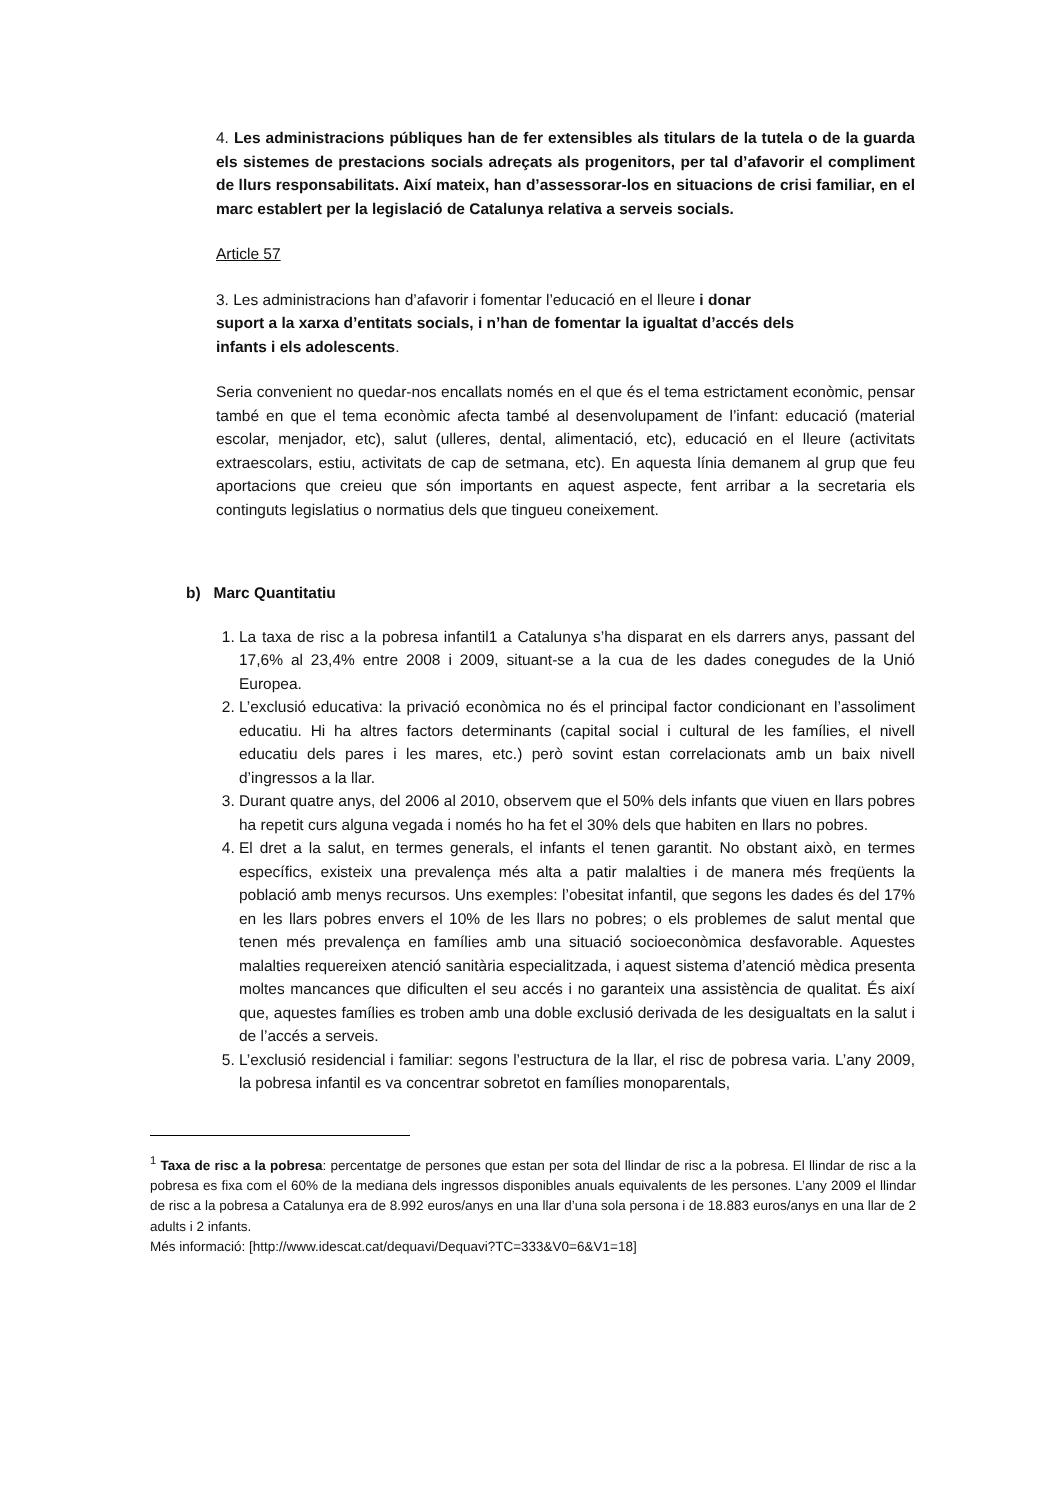4. Les administracions públiques han de fer extensibles als titulars de la tutela o de la guarda els sistemes de prestacions socials adreçats als progenitors, per tal d’afavorir el compliment de llurs responsabilitats. Així mateix, han d’assessorar-los en situacions de crisi familiar, en el marc establert per la legislació de Catalunya relativa a serveis socials.
Article 57
3. Les administracions han d’afavorir i fomentar l’educació en el lleure i donar
suport a la xarxa d’entitats socials, i n’han de fomentar la igualtat d’accés dels
infants i els adolescents.
Seria convenient no quedar-nos encallats només en el que és el tema estrictament econòmic, pensar també en que el tema econòmic afecta també al desenvolupament de l’infant: educació (material escolar, menjador, etc), salut (ulleres, dental, alimentació, etc), educació en el lleure (activitats extraescolars, estiu, activitats de cap de setmana, etc). En aquesta línia demanem al grup que feu aportacions que creieu que són importants en aquest aspecte, fent arribar a la secretaria els continguts legislatius o normatius dels que tingueu coneixement.
b) Marc Quantitatiu
1. La taxa de risc a la pobresa infantil1 a Catalunya s’ha disparat en els darrers anys, passant del 17,6% al 23,4% entre 2008 i 2009, situant-se a la cua de les dades conegudes de la Unió Europea.
2. L’exclusió educativa: la privació econòmica no és el principal factor condicionant en l’assoliment educatiu. Hi ha altres factors determinants (capital social i cultural de les famílies, el nivell educatiu dels pares i les mares, etc.) però sovint estan correlacionats amb un baix nivell d’ingressos a la llar.
3. Durant quatre anys, del 2006 al 2010, observem que el 50% dels infants que viuen en llars pobres ha repetit curs alguna vegada i només ho ha fet el 30% dels que habiten en llars no pobres.
4. El dret a la salut, en termes generals, el infants el tenen garantit. No obstant això, en termes específics, existeix una prevalença més alta a patir malalties i de manera més freqüents la població amb menys recursos. Uns exemples: l’obesitat infantil, que segons les dades és del 17% en les llars pobres envers el 10% de les llars no pobres; o els problemes de salut mental que tenen més prevalença en famílies amb una situació socioeconòmica desfavorable. Aquestes malalties requereixen atenció sanitària especialitzada, i aquest sistema d’atenció mèdica presenta moltes mancances que dificulten el seu accés i no garanteix una assistència de qualitat. És així que, aquestes famílies es troben amb una doble exclusió derivada de les desigualtats en la salut i de l’accés a serveis.
5. L’exclusió residencial i familiar: segons l’estructura de la llar, el risc de pobresa varia. L’any 2009, la pobresa infantil es va concentrar sobretot en famílies monoparentals,
<sup>1</sup> Taxa de risc a la pobresa: percentatge de persones que estan per sota del llindar de risc a la pobresa. El llindar de risc a la pobresa es fixa com el 60% de la mediana dels ingressos disponibles anuals equivalents de les persones. L’any 2009 el llindar de risc a la pobresa a Catalunya era de 8.992 euros/anys en una llar d’una sola persona i de 18.883 euros/anys en una llar de 2 adults i 2 infants.
Més informació: [http://www.idescat.cat/dequavi/Dequavi?TC=333&V0=6&V1=18]